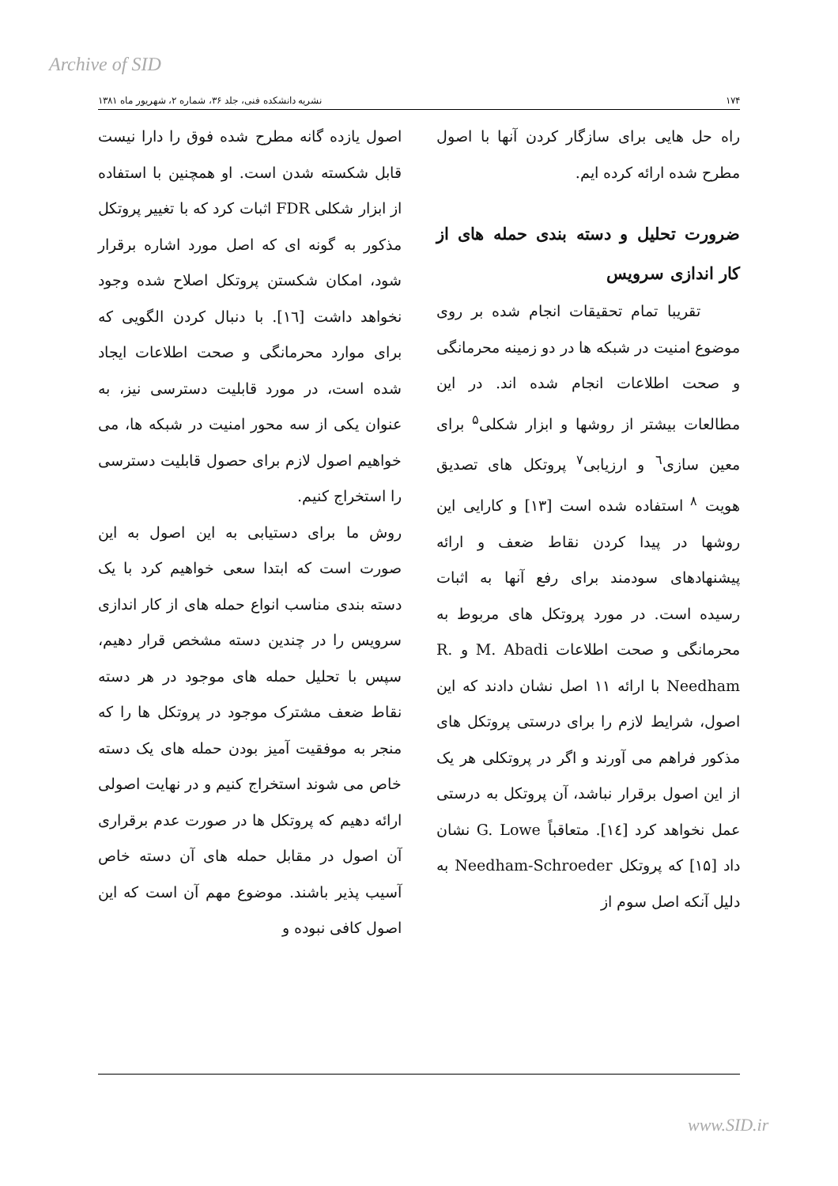Archive of SID
۱۷۴ نشریه دانشکده فنی، جلد ۳۶، شماره ۲، شهریور ماه ۱۳۸۱
راه حل هایی برای سازگار کردن آنها با اصول مطرح شده ارائه کرده ایم.
ضرورت تحلیل و دسته بندی حمله های از کار اندازی سرویس
تقریبا تمام تحقیقات انجام شده بر روی موضوع امنیت در شبکه ها در دو زمینه محرمانگی و صحت اطلاعات انجام شده اند. در این مطالعات بیشتر از روشها و ابزار شکلی<sup>۵</sup> برای معین سازی<sup>٦</sup> و ارزیابی<sup>۷</sup> پروتکل های تصدیق هویت <sup>۸</sup> استفاده شده است [۱۳] و کارایی این روشها در پیدا کردن نقاط ضعف و ارائه پیشنهادهای سودمند برای رفع آنها به اثبات رسیده است. در مورد پروتکل های مربوط به محرمانگی و صحت اطلاعات M. Abadi و R. Needham با ارائه ۱۱ اصل نشان دادند که این اصول، شرایط لازم را برای درستی پروتکل های مذکور فراهم می آورند و اگر در پروتکلی هر یک از این اصول برقرار نباشد، آن پروتکل به درستی عمل نخواهد کرد [١٤]. متعاقباً G. Lowe نشان داد [۱۵] که پروتکل Needham-Schroeder به دلیل آنکه اصل سوم از
اصول یازده گانه مطرح شده فوق را دارا نیست قابل شکسته شدن است. او همچنین با استفاده از ابزار شکلی FDR اثبات کرد که با تغییر پروتکل مذکور به گونه ای که اصل مورد اشاره برقرار شود، امکان شکستن پروتکل اصلاح شده وجود نخواهد داشت [١٦]. با دنبال کردن الگویی که برای موارد محرمانگی و صحت اطلاعات ایجاد شده است، در مورد قابلیت دسترسی نیز، به عنوان یکی از سه محور امنیت در شبکه ها، می خواهیم اصول لازم برای حصول قابلیت دسترسی را استخراج کنیم.
روش ما برای دستیابی به این اصول به این صورت است که ابتدا سعی خواهیم کرد با یک دسته بندی مناسب انواع حمله های از کار اندازی سرویس را در چندین دسته مشخص قرار دهیم، سپس با تحلیل حمله های موجود در هر دسته نقاط ضعف مشترک موجود در پروتکل ها را که منجر به موفقیت آمیز بودن حمله های یک دسته خاص می شوند استخراج کنیم و در نهایت اصولی ارائه دهیم که پروتکل ها در صورت عدم برقراری آن اصول در مقابل حمله های آن دسته خاص آسیب پذیر باشند. موضوع مهم آن است که این اصول کافی نبوده و
www.SID.ir